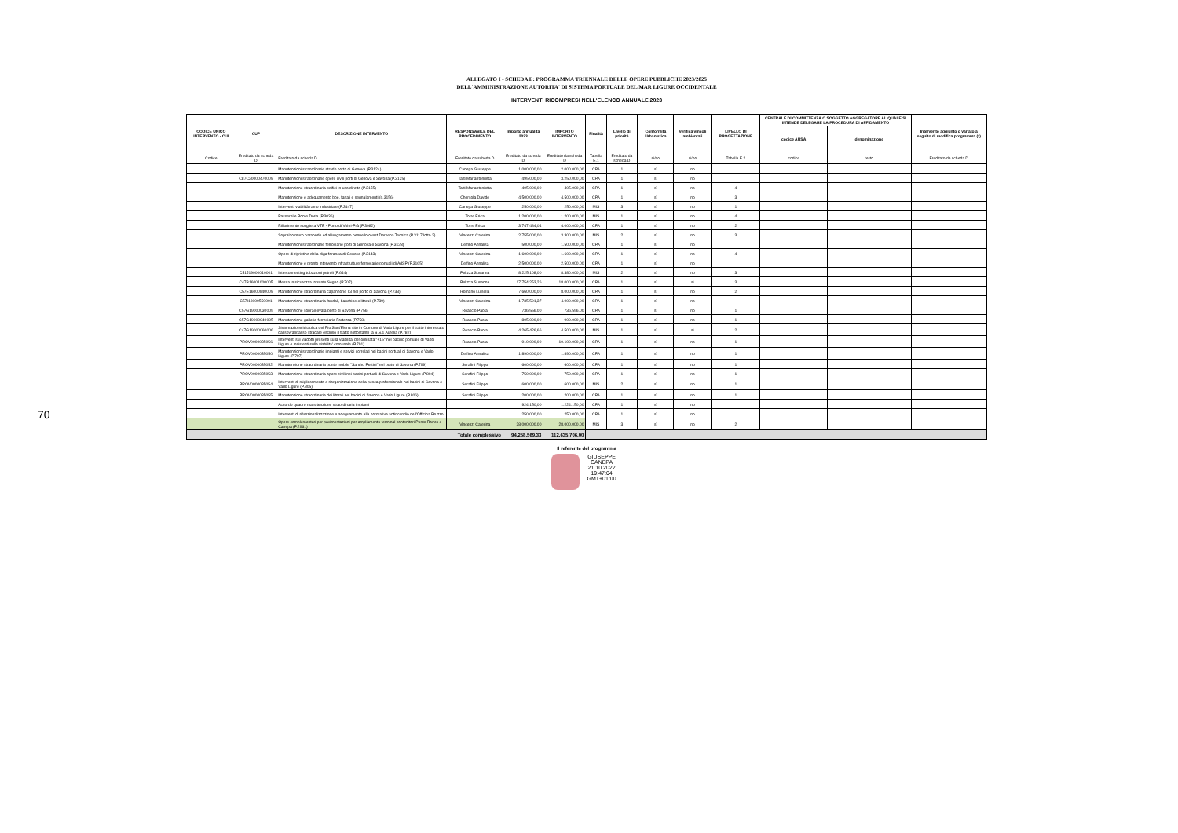70
ALLEGATO I - SCHEDA E: PROGRAMMA TRIENNALE DELLE OPERE PUBBLICHE 2023/2025
DELL'AMMINISTRAZIONE AUTORITA' DI SISTEMA PORTUALE DEL MAR LIGURE OCCIDENTALE
INTERVENTI RICOMPRESI NELL'ELENCO ANNUALE 2023
| CODICE UNICO INTERVENTO - CUI | CUP | DESCRIZIONE INTERVENTO | RESPONSABILE DEL PROCEDIMENTO | Importo annualità 2023 | IMPORTO INTERVENTO | Finalità | Livello di priorità | Conformità Urbanistica | Verifica vincoli ambientali | LIVELLO DI PROGETTAZIONE | CENTRALE DI COMMITTENZA O SOGGETTO AGGREGATORE AL QUALE SI INTENDE DELEGARE LA PROCEDURA DI AFFIDAMENTO | | Intervento aggiunto o variato a seguito di modifica programma (*) |
| --- | --- | --- | --- | --- | --- | --- | --- | --- | --- | --- | --- | --- | --- |
| | | | | | | | | | | | codice AUSA | denominazione | |
| Codice | Ereditato da scheda D | Ereditato da scheda D | Ereditato da scheda D | Ereditato da scheda D | Ereditato da scheda D | Tabella E.1 | Ereditato da scheda D | si/no | si/no | Tabella E.2 | codice | testo | Ereditato da scheda D |
| | | Manutenzioni straordinarie strade porto di Genova (P.3124) | Canepa Giuseppe | 1.000.000,00 | 2.000.000,00 | CPA | 1 | sì | no | | | | |
| | C87C20000470005 | Manutenzioni straordinarie opere civili porti di Genova e Savona (P.3125) | Tatti Mariantonietta | 495.000,00 | 3.250.000,00 | CPA | 1 | sì | no | | | | |
| | | Manutenzione straordinaria edifici in uso diretto (P.3155) | Tatti Mariantonietta | 405.000,00 | 405.000,00 | CPA | 1 | sì | no | 4 | | | |
| | | Manutenzione e adeguamento boe, fanali e segnalamenti (p.3156) | Chersola Davide | 4.500.000,00 | 4.500.000,00 | CPA | 1 | sì | no | 3 | | | |
| | | Interventi viabilità ramo industriale (P.3147) | Canepa Giuseppe | 250.000,00 | 250.000,00 | MIS | 3 | sì | no | 1 | | | |
| | | Passerelle Ponte Doria (P.3036) | Torre Erica | 1.200.000,00 | 1.200.000,00 | MIS | 1 | sì | no | 4 | | | |
| | | Rifiorimento scogliera VTE - Porto di Voltri-Prà (P.3082) | Torre Erica | 3.747.484,04 | 4.000.000,00 | CPA | 1 | sì | no | 2 | | | |
| | | Sopralzo muro paraonde ed allungamento pennello ovest Darsena Tecnica (P.3117 lotto 2) | Vincenzi Caterina | 2.755.000,00 | 3.300.000,00 | MIS | 2 | sì | no | 3 | | | |
| | | Manutenzioni straordinarie ferroviarie porti di Genova e Savona (P.3123) | Delfino Annalisa | 500.000,00 | 1.500.000,00 | CPA | 1 | sì | no | | | | |
| | | Opere di ripristino della diga foranea di Genova (P.3143) | Vincenzi Caterina | 1.600.000,00 | 1.600.000,00 | CPA | 1 | sì | no | 4 | | | |
| | | Manutenzione e pronto intervento infrastrutture ferroviarie portuali di AdSP (P.3165) | Delfino Annalisa | 2.500.000,00 | 2.500.000,00 | CPA | 1 | sì | no | | | | |
| | C51J19000010001 | Interconnecting tubazioni petroli (P.644) | Pelizza Susanna | 8.225.108,00 | 8.380.000,00 | MIS | 2 | sì | no | 3 | | | |
| | C47B16001000005 | Messa in sicurezza torrente Segno (P.707) | Pelizza Susanna | 17.754.253,26 | 18.000.000,00 | CPA | 1 | sì | si | 3 | | | |
| | C57E16000940005 | Manutenzione straordinaria capannone T3 nel porto di Savona (P.733) | Romano Luisella | 7.660.000,00 | 8.000.000,00 | CPA | 1 | sì | no | 2 | | | |
| | C57I18000550001 | Manutenzione straordinaria fondali, banchine e litorali (P.739) | Vincenzi Caterina | 1.735.591,37 | 4.000.000,00 | CPA | 1 | sì | no | | | | |
| | C57G19000030005 | Manutenzione sopraelevata porto di Savona (P.756) | Roascio Paola | 736.556,00 | 736.556,00 | CPA | 1 | sì | no | 1 | | | |
| | C57G19000040005 | Manutenzione galleria ferroviaria Fortezza (P.758) | Roascio Paola | 805.000,00 | 900.000,00 | CPA | 1 | sì | no | 1 | | | |
| | C47G19000060006 | Sistemazione idraulica del Rio Sant'Elena sito in Comune di Vado Ligure per il tratto interessato dal sovrappasso stradale escluso il tratto sottostante la S.S.1 Aurelia (P.782) | Roascio Paola | 4.265.426,66 | 4.500.000,00 | MIS | 1 | sì | si | 2 | | | |
| | PROV0000035056 | Interventi sui viadotti presenti sulla viabilita' denominata "+15" nel bacino portuale di Vado Ligure e insistenti sulla viabilita' comunale (P.791) | Roascio Paola | 910.000,00 | 10.100.000,00 | CPA | 1 | sì | no | 1 | | | |
| | PROV0000035050 | Manutenzioni straordinarie impianti e servizi correlati nei bacini portuali di Savona e Vado Ligure (P.797) | Delfino Annalisa | 1.890.000,00 | 1.890.000,00 | CPA | 1 | sì | no | 1 | | | |
| | PROV0000035052 | Manutenzione straordinaria ponte mobile "Sandro Pertini" nel porto di Savona (P.799) | Serafini Filippo | 600.000,00 | 600.000,00 | CPA | 1 | sì | no | 1 | | | |
| | PROV0000035053 | Manutenzione straordinaria opere civili nei bacini portuali di Savona e Vado Ligure (P.804) | Serafini Filippo | 750.000,00 | 750.000,00 | CPA | 1 | sì | no | 1 | | | |
| | PROV0000035054 | Interventi di miglioramento e riorganizzazione della pesca professionale nei bacini di Savona e Vado Ligure (P.805) | Serafini Filippo | 600.000,00 | 600.000,00 | MIS | 2 | sì | no | 1 | | | |
| | PROV0000035055 | Manutenzione straordinaria dei litorali nei bacini di Savona e Vado Ligure (P.806) | Serafini Filippo | 200.000,00 | 200.000,00 | CPA | 1 | sì | no | 1 | | | |
| | | Accordo quadro manutenzione straordinaria impianti | | 924.150,00 | 1.224.150,00 | CPA | 1 | sì | no | | | | |
| | | Interventi di rifunzionalizzazione e adeguamento alla normativa antincendio dell'Officina Bruzzo | | 250.000,00 | 250.000,00 | CPA | 1 | sì | no | | | | |
| | | Opere complementari per pavimentazioni per ampliamento terminal contenitori Ponte Ronco e Canepa (P.2961) | Vincenzi Caterina | 28.000.000,00 | 28.000.000,00 | MIS | 3 | sì | no | 2 | | | |
| Totale complessivo | | | | 94.258.569,33 | 112.635.706,00 | | | | | | | | |
Il referente del programma
GIUSEPPE CANEPA
21.10.2022
19:47:04
GMT+01:00